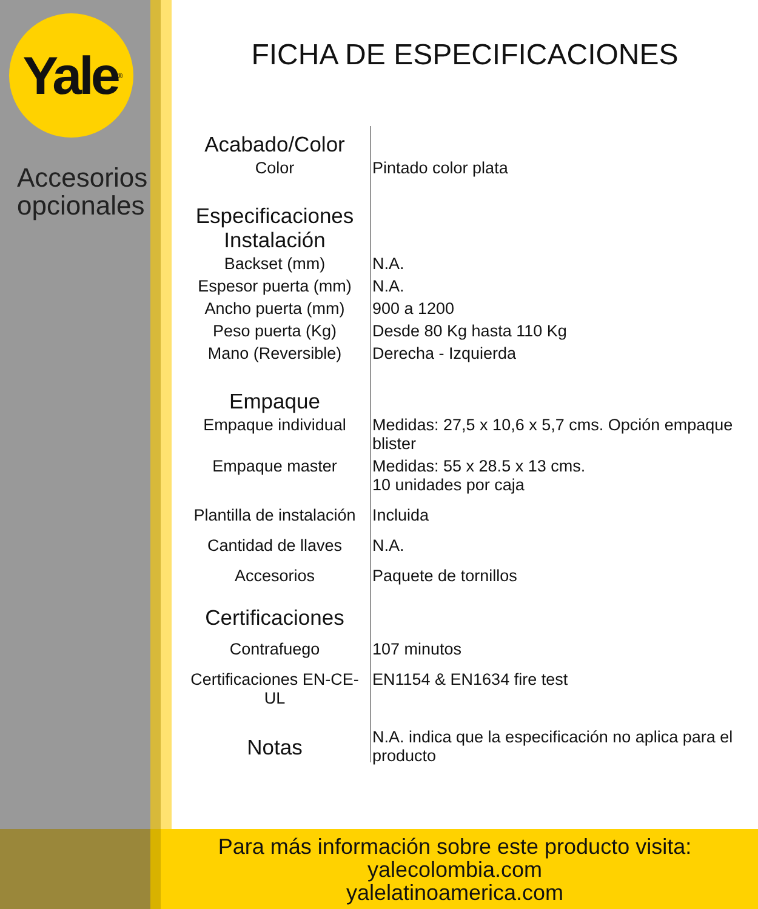Yale<sup>®</sup>
Accesorios
opcionales
FICHA DE ESPECIFICACIONES
| Acabado/Color | |
| Color | Pintado color plata |
| Especificaciones Instalación | |
| Backset (mm) | N.A. |
| Espesor puerta (mm) | N.A. |
| Ancho puerta (mm) | 900 a 1200 |
| Peso puerta (Kg) | Desde 80 Kg hasta 110 Kg |
| Mano (Reversible) | Derecha - Izquierda |
| Empaque | |
| Empaque individual | Medidas: 27,5 x 10,6 x 5,7 cms. Opción empaque blister |
| Empaque master | Medidas: 55 x 28.5 x 13 cms. 10 unidades por caja |
| Plantilla de instalación | Incluida |
| Cantidad de llaves | N.A. |
| Accesorios | Paquete de tornillos |
| Certificaciones | |
| Contrafuego | 107 minutos |
| Certificaciones EN-CE-UL | EN1154 & EN1634 fire test |
| Notas | N.A. indica que la especificación no aplica para el producto |
Para más información sobre este producto visita:
yalecolombia.com
yalelatinoamerica.com